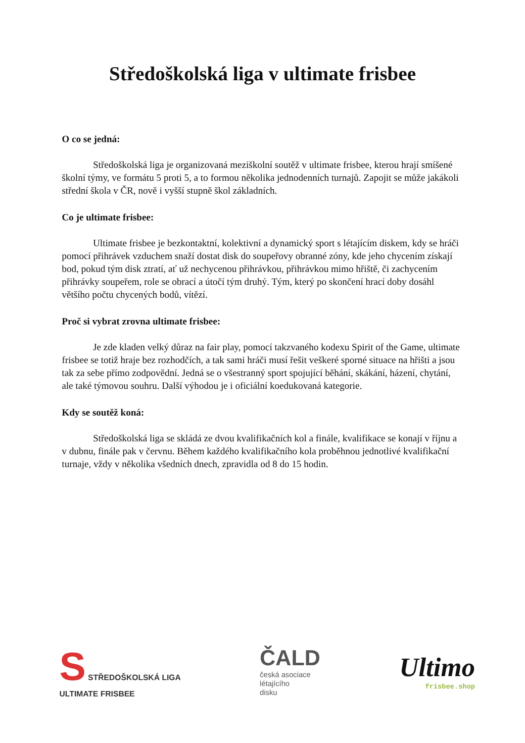Středoškolská liga v ultimate frisbee
O co se jedná:
Středoškolská liga je organizovaná meziškolní soutěž v ultimate frisbee, kterou hrají smíšené školní týmy, ve formátu 5 proti 5, a to formou několika jednodenních turnajů. Zapojit se může jakákoli střední škola v ČR, nově i vyšší stupně škol základních.
Co je ultimate frisbee:
Ultimate frisbee je bezkontaktní, kolektivní a dynamický sport s létajícím diskem, kdy se hráči pomocí přihrávek vzduchem snaží dostat disk do soupeřovy obranné zóny, kde jeho chycením získají bod, pokud tým disk ztratí, ať už nechycenou přihrávkou, přihrávkou mimo hřiště, či zachycením přihrávky soupeřem, role se obrací a útočí tým druhý. Tým, který po skončení hrací doby dosáhl většího počtu chycených bodů, vítězí.
Proč si vybrat zrovna ultimate frisbee:
Je zde kladen velký důraz na fair play, pomocí takzvaného kodexu Spirit of the Game, ultimate frisbee se totiž hraje bez rozhodčích, a tak sami hráči musí řešit veškeré sporné situace na hřišti a jsou tak za sebe přímo zodpovědní. Jedná se o všestranný sport spojující běhání, skákání, házení, chytání, ale také týmovou souhru. Další výhodou je i oficiální koedukovaná kategorie.
Kdy se soutěž koná:
Středoškolská liga se skládá ze dvou kvalifikačních kol a finále, kvalifikace se konají v říjnu a v dubnu, finále pak v červnu. Během každého kvalifikačního kola proběhnou jednotlivé kvalifikační turnaje, vždy v několika všedních dnech, zpravidla od 8 do 15 hodin.
S STŘEDOŠKOLSKÁ LIGA
ULTIMATE FRISBEE
ČALD
česká asociace
létajícího
disku
Ultimo
frisbee.shop